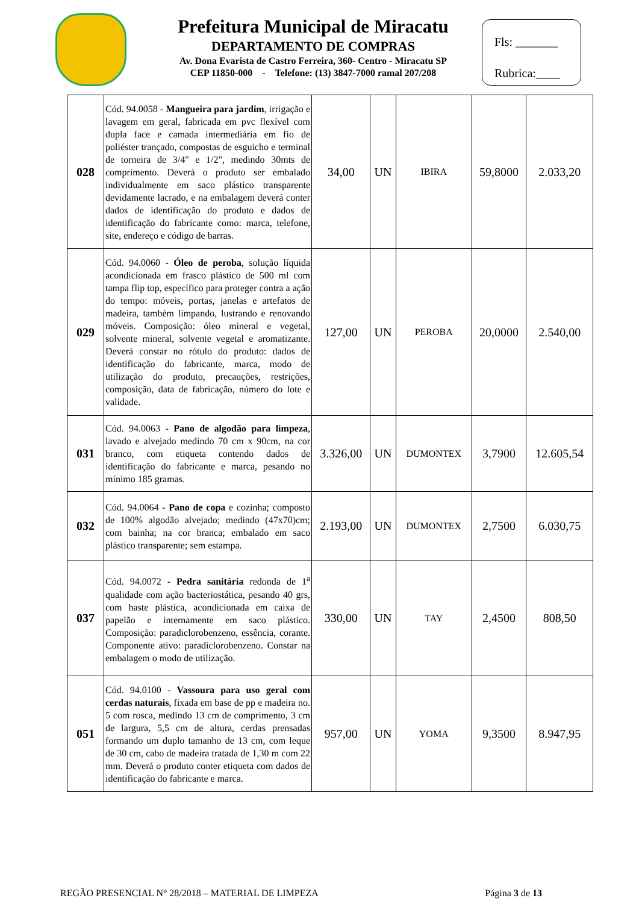Prefeitura Municipal de Miracatu
DEPARTAMENTO DE COMPRAS
Av. Dona Evarista de Castro Ferreira, 360- Centro - Miracatu SP
CEP 11850-000 - Telefone: (13) 3847-7000 ramal 207/208
Fls: _______
Rubrica:____
| 028 | Cód. 94.0058 - Mangueira para jardim , irrigação e lavagem em geral, fabricada em pvc flexível com dupla face e camada intermediária em fio de poliéster trançado, compostas de esguicho e terminal de torneira de 3/4" e 1/2", medindo 30mts de comprimento. Deverá o produto ser embalado individualmente em saco plástico transparente devidamente lacrado, e na embalagem deverá conter dados de identificação do produto e dados de identificação do fabricante como: marca, telefone, site, endereço e código de barras. | 34,00 | UN | IBIRA | 59,8000 | 2.033,20 |
| 029 | Cód. 94.0060 - Óleo de peroba , solução líquida acondicionada em frasco plástico de 500 ml com tampa flip top, específico para proteger contra a ação do tempo: móveis, portas, janelas e artefatos de madeira, também limpando, lustrando e renovando móveis. Composição: óleo mineral e vegetal, solvente mineral, solvente vegetal e aromatizante. Deverá constar no rótulo do produto: dados de identificação do fabricante, marca, modo de utilização do produto, precauções, restrições, composição, data de fabricação, número do lote e validade. | 127,00 | UN | PEROBA | 20,0000 | 2.540,00 |
| 031 | Cód. 94.0063 - Pano de algodão para limpeza , lavado e alvejado medindo 70 cm x 90cm, na cor branco, com etiqueta contendo dados de identificação do fabricante e marca, pesando no mínimo 185 gramas. | 3.326,00 | UN | DUMONTEX | 3,7900 | 12.605,54 |
| 032 | Cód. 94.0064 - Pano de copa e cozinha; composto de 100% algodão alvejado; medindo (47x70)cm; com bainha; na cor branca; embalado em saco plástico transparente; sem estampa. | 2.193,00 | UN | DUMONTEX | 2,7500 | 6.030,75 |
| 037 | Cód. 94.0072 - Pedra sanitária redonda de 1<sup>a</sup> qualidade com ação bacteriostática, pesando 40 grs, com haste plástica, acondicionada em caixa de papelão e internamente em saco plástico. Composição: paradiclorobenzeno, essência, corante. Componente ativo: paradiclorobenzeno. Constar na embalagem o modo de utilização. | 330,00 | UN | TAY | 2,4500 | 808,50 |
| 051 | Cód. 94.0100 - Vassoura para uso geral com cerdas naturais , fixada em base de pp e madeira no. 5 com rosca, medindo 13 cm de comprimento, 3 cm de largura, 5,5 cm de altura, cerdas prensadas formando um duplo tamanho de 13 cm, com leque de 30 cm, cabo de madeira tratada de 1,30 m com 22 mm. Deverá o produto conter etiqueta com dados de identificação do fabricante e marca. | 957,00 | UN | YOMA | 9,3500 | 8.947,95 |
REGÃO PRESENCIAL N° 28/2018 – MATERIAL DE LIMPEZA Página 3 de 13